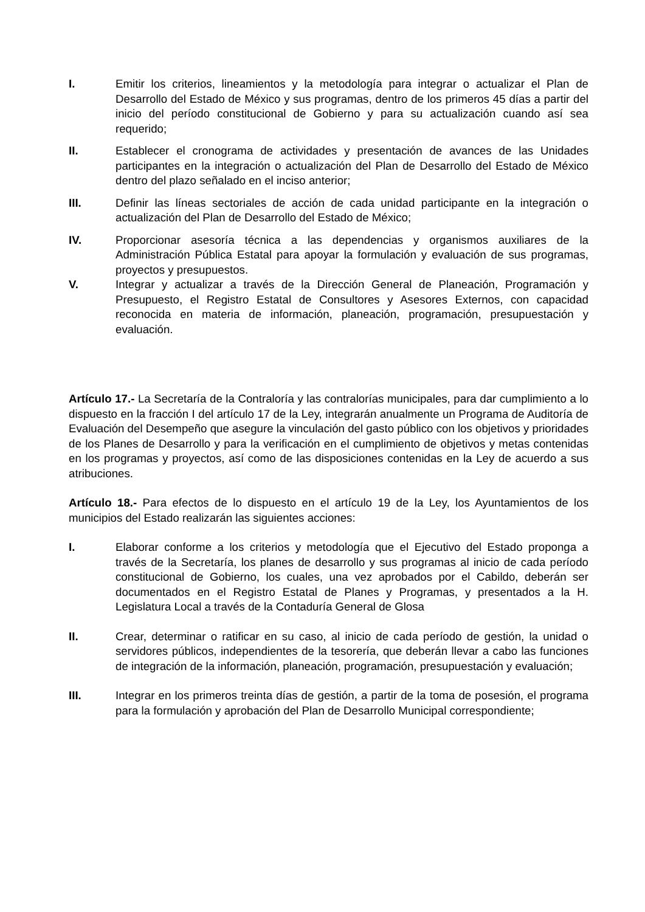I. Emitir los criterios, lineamientos y la metodología para integrar o actualizar el Plan de Desarrollo del Estado de México y sus programas, dentro de los primeros 45 días a partir del inicio del período constitucional de Gobierno y para su actualización cuando así sea requerido;
II. Establecer el cronograma de actividades y presentación de avances de las Unidades participantes en la integración o actualización del Plan de Desarrollo del Estado de México dentro del plazo señalado en el inciso anterior;
III. Definir las líneas sectoriales de acción de cada unidad participante en la integración o actualización del Plan de Desarrollo del Estado de México;
IV. Proporcionar asesoría técnica a las dependencias y organismos auxiliares de la Administración Pública Estatal para apoyar la formulación y evaluación de sus programas, proyectos y presupuestos.
V. Integrar y actualizar a través de la Dirección General de Planeación, Programación y Presupuesto, el Registro Estatal de Consultores y Asesores Externos, con capacidad reconocida en materia de información, planeación, programación, presupuestación y evaluación.
Artículo 17.- La Secretaría de la Contraloría y las contralorías municipales, para dar cumplimiento a lo dispuesto en la fracción I del artículo 17 de la Ley, integrarán anualmente un Programa de Auditoría de Evaluación del Desempeño que asegure la vinculación del gasto público con los objetivos y prioridades de los Planes de Desarrollo y para la verificación en el cumplimiento de objetivos y metas contenidas en los programas y proyectos, así como de las disposiciones contenidas en la Ley de acuerdo a sus atribuciones.
Artículo 18.- Para efectos de lo dispuesto en el artículo 19 de la Ley, los Ayuntamientos de los municipios del Estado realizarán las siguientes acciones:
I. Elaborar conforme a los criterios y metodología que el Ejecutivo del Estado proponga a través de la Secretaría, los planes de desarrollo y sus programas al inicio de cada período constitucional de Gobierno, los cuales, una vez aprobados por el Cabildo, deberán ser documentados en el Registro Estatal de Planes y Programas, y presentados a la H. Legislatura Local a través de la Contaduría General de Glosa
II. Crear, determinar o ratificar en su caso, al inicio de cada período de gestión, la unidad o servidores públicos, independientes de la tesorería, que deberán llevar a cabo las funciones de integración de la información, planeación, programación, presupuestación y evaluación;
III. Integrar en los primeros treinta días de gestión, a partir de la toma de posesión, el programa para la formulación y aprobación del Plan de Desarrollo Municipal correspondiente;